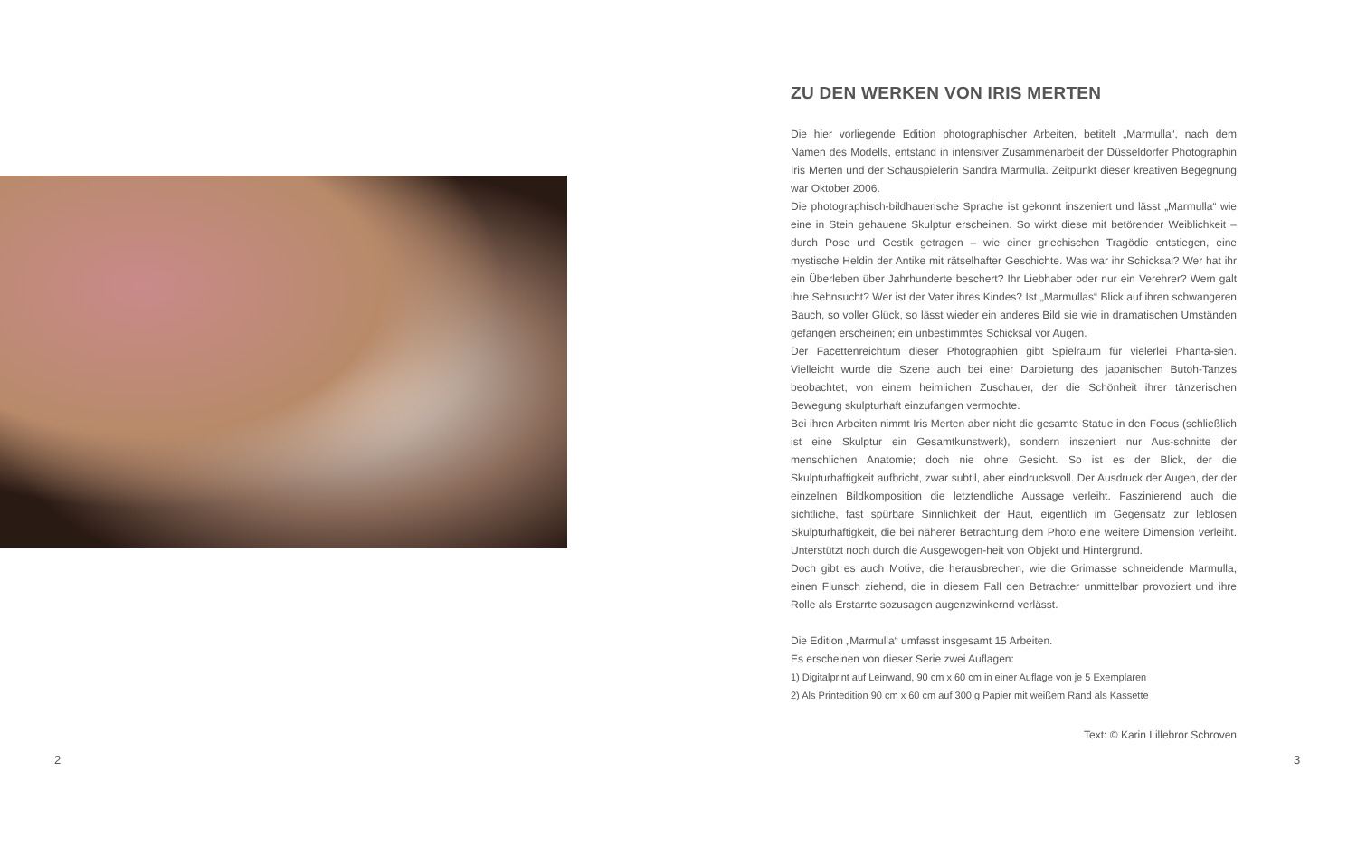ZU DEN WERKEN VON IRIS MERTEN
Die hier vorliegende Edition photographischer Arbeiten, betitelt „Marmulla“, nach dem Namen des Modells, entstand in intensiver Zusammenarbeit der Düsseldorfer Photographin Iris Merten und der Schauspielerin Sandra Marmulla. Zeitpunkt dieser kreativen Begegnung war Oktober 2006.
Die photographisch-bildhauerische Sprache ist gekonnt inszeniert und lässt „Marmulla“ wie eine in Stein gehauene Skulptur erscheinen. So wirkt diese mit betörender Weiblichkeit – durch Pose und Gestik getragen – wie einer griechischen Tragödie entstiegen, eine mystische Heldin der Antike mit rätselhafter Geschichte. Was war ihr Schicksal? Wer hat ihr ein Überleben über Jahrhunderte beschert? Ihr Liebhaber oder nur ein Verehrer? Wem galt ihre Sehnsucht? Wer ist der Vater ihres Kindes? Ist „Marmullas“ Blick auf ihren schwangeren Bauch, so voller Glück, so lässt wieder ein anderes Bild sie wie in dramatischen Umständen gefangen erscheinen; ein unbestimmtes Schicksal vor Augen.
Der Facettenreichtum dieser Photographien gibt Spielraum für vielerlei Phanta-sien. Vielleicht wurde die Szene auch bei einer Darbietung des japanischen Butoh-Tanzes beobachtet, von einem heimlichen Zuschauer, der die Schönheit ihrer tänzerischen Bewegung skulpturhaft einzufangen vermochte.
Bei ihren Arbeiten nimmt Iris Merten aber nicht die gesamte Statue in den Focus (schließlich ist eine Skulptur ein Gesamtkunstwerk), sondern inszeniert nur Aus-schnitte der menschlichen Anatomie; doch nie ohne Gesicht. So ist es der Blick, der die Skulpturhaftigkeit aufbricht, zwar subtil, aber eindrucksvoll. Der Ausdruck der Augen, der der einzelnen Bildkomposition die letztendliche Aussage verleiht. Faszinierend auch die sichtliche, fast spürbare Sinnlichkeit der Haut, eigentlich im Gegensatz zur leblosen Skulpturhaftigkeit, die bei näherer Betrachtung dem Photo eine weitere Dimension verleiht. Unterstützt noch durch die Ausgewogen-heit von Objekt und Hintergrund.
Doch gibt es auch Motive, die herausbrechen, wie die Grimasse schneidende Marmulla, einen Flunsch ziehend, die in diesem Fall den Betrachter unmittelbar provoziert und ihre Rolle als Erstarrte sozusagen augenzwinkernd verlässt.
Die Edition „Marmulla“ umfasst insgesamt 15 Arbeiten.
Es erscheinen von dieser Serie zwei Auflagen:
1) Digitalprint auf Leinwand, 90 cm x 60 cm in einer Auflage von je 5 Exemplaren
2) Als Printedition 90 cm x 60 cm auf 300 g Papier mit weißem Rand als Kassette
Text: © Karin Lillebror Schroven
2 3